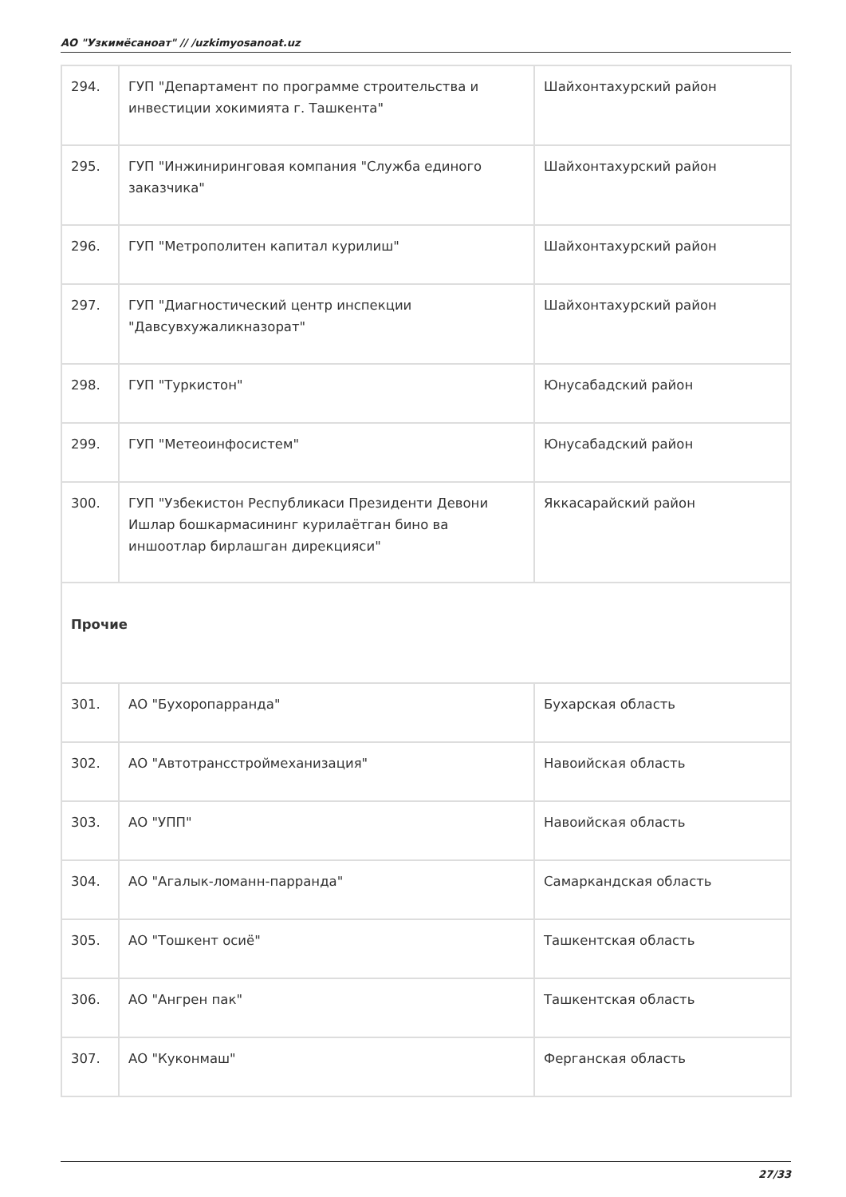АО "Узкимёсаноат" // /uzkimyosanoat.uz
| 294. | ГУП "Департамент по программе строительства и инвестиции хокимията г. Ташкента" | Шайхонтахурский район |
| 295. | ГУП "Инжиниринговая компания "Служба единого заказчика" | Шайхонтахурский район |
| 296. | ГУП "Метрополитен капитал курилиш" | Шайхонтахурский район |
| 297. | ГУП "Диагностический центр инспекции "Давсувхужаликназорат" | Шайхонтахурский район |
| 298. | ГУП "Туркистон" | Юнусабадский район |
| 299. | ГУП "Метеоинфосистем" | Юнусабадский район |
| 300. | ГУП "Узбекистон Республикаси Президенти Девони Ишлар бошкармасининг курилаётган бино ва иншоотлар бирлашган дирекцияси" | Яккасарайский район |
| Прочие | | |
| 301. | АО "Бухоропарранда" | Бухарская область |
| 302. | АО "Автотрансстроймеханизация" | Навоийская область |
| 303. | АО "УПП" | Навоийская область |
| 304. | АО "Агалык-ломанн-парранда" | Самаркандская область |
| 305. | АО "Тошкент осиё" | Ташкентская область |
| 306. | АО "Ангрен пак" | Ташкентская область |
| 307. | АО "Куконмаш" | Ферганская область |
27/33